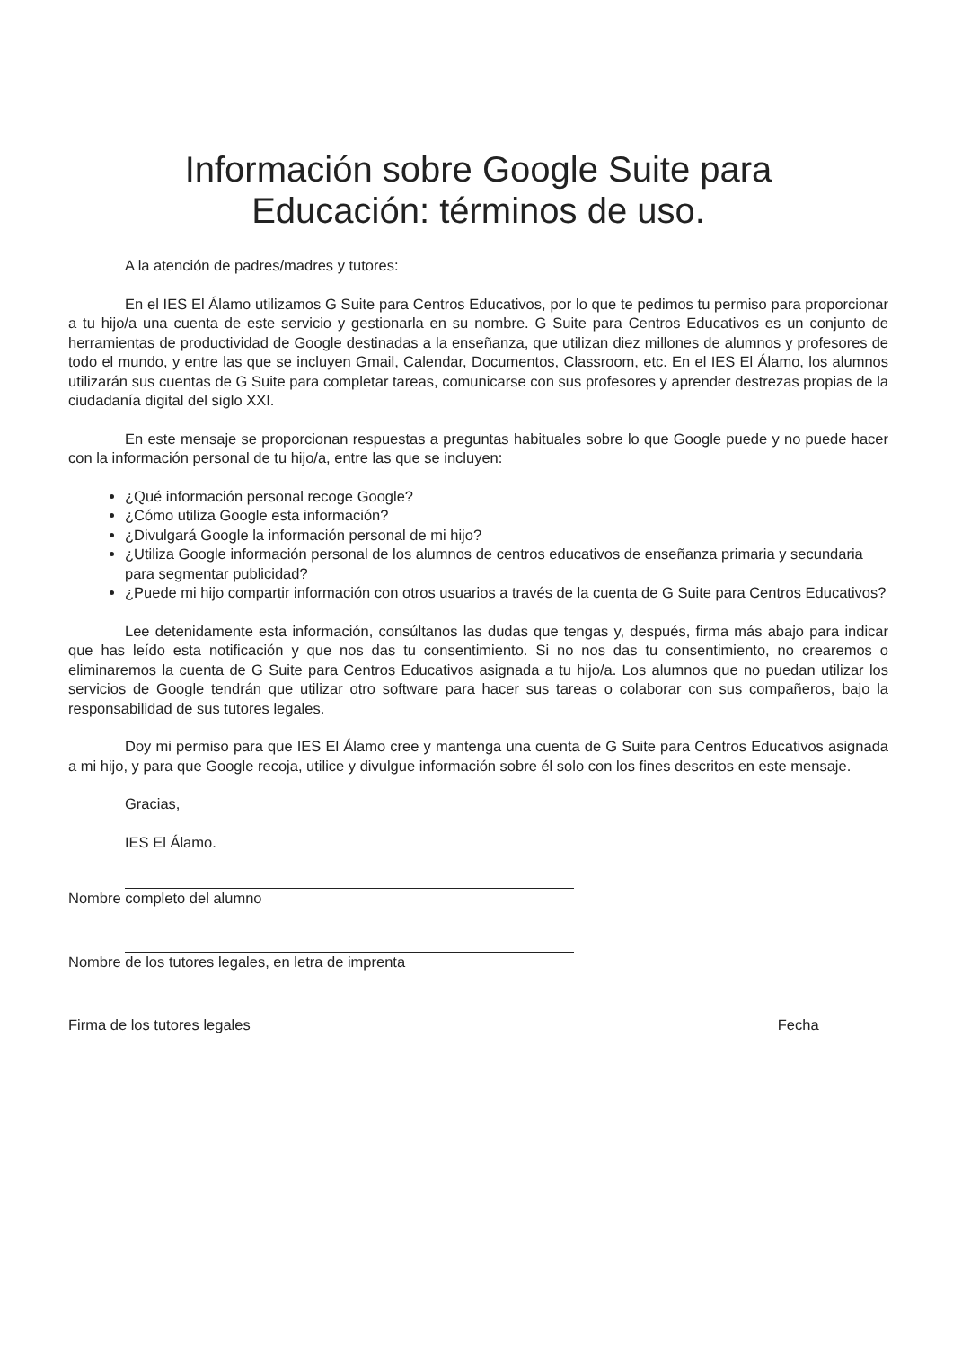Información sobre Google Suite para
Educación: términos de uso.
A la atención de padres/madres y tutores:
En el IES El Álamo utilizamos G Suite para Centros Educativos, por lo que te pedimos tu permiso para proporcionar a tu hijo/a una cuenta de este servicio y gestionarla en su nombre. G Suite para Centros Educativos es un conjunto de herramientas de productividad de Google destinadas a la enseñanza, que utilizan diez millones de alumnos y profesores de todo el mundo, y entre las que se incluyen Gmail, Calendar, Documentos, Classroom, etc. En el IES El Álamo, los alumnos utilizarán sus cuentas de G Suite para completar tareas, comunicarse con sus profesores y aprender destrezas propias de la ciudadanía digital del siglo XXI.
En este mensaje se proporcionan respuestas a preguntas habituales sobre lo que Google puede y no puede hacer con la información personal de tu hijo/a, entre las que se incluyen:
¿Qué información personal recoge Google?
¿Cómo utiliza Google esta información?
¿Divulgará Google la información personal de mi hijo?
¿Utiliza Google información personal de los alumnos de centros educativos de enseñanza primaria y secundaria para segmentar publicidad?
¿Puede mi hijo compartir información con otros usuarios a través de la cuenta de G Suite para Centros Educativos?
Lee detenidamente esta información, consúltanos las dudas que tengas y, después, firma más abajo para indicar que has leído esta notificación y que nos das tu consentimiento. Si no nos das tu consentimiento, no crearemos o eliminaremos la cuenta de G Suite para Centros Educativos asignada a tu hijo/a. Los alumnos que no puedan utilizar los servicios de Google tendrán que utilizar otro software para hacer sus tareas o colaborar con sus compañeros, bajo la responsabilidad de sus tutores legales.
Doy mi permiso para que IES El Álamo cree y mantenga una cuenta de G Suite para Centros Educativos asignada a mi hijo, y para que Google recoja, utilice y divulgue información sobre él solo con los fines descritos en este mensaje.
Gracias,
IES El Álamo.
Nombre completo del alumno
Nombre de los tutores legales, en letra de imprenta
Firma de los tutores legales Fecha